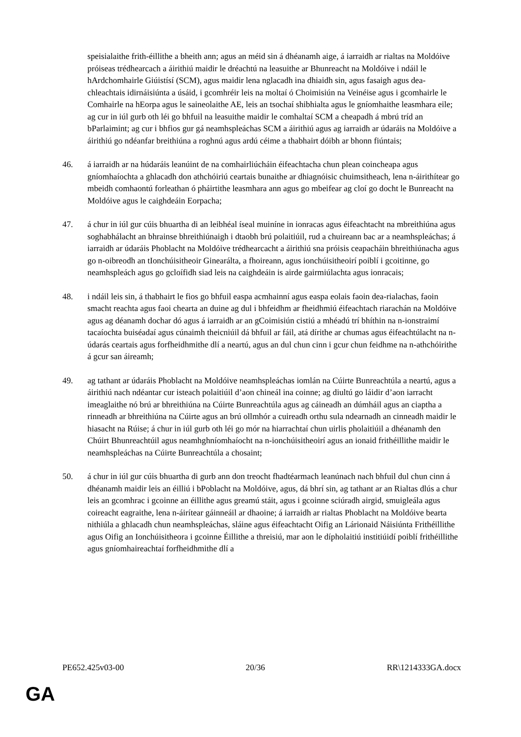speisialaithe frith-éillithe a bheith ann; agus an méid sin á dhéanamh aige, á iarraidh ar rialtas na Moldóive próiseas trédhearcach a áirithiú maidir le dréachtú na leasuithe ar Bhunreacht na Moldóive i ndáil le hArdchomhairle Giúistísí (SCM), agus maidir lena nglacadh ina dhiaidh sin, agus fasaigh agus dea-chleachtais idirnáisiúnta a úsáid, i gcomhréir leis na moltaí ó Choimisiún na Veinéise agus i gcomhairle le Comhairle na hEorpa agus le saineolaithe AE, leis an tsochaí shibhialta agus le gníomhaithe leasmhara eile; ag cur in iúl gurb oth léi go bhfuil na leasuithe maidir le comhaltaí SCM a cheapadh á mbrú tríd an bParlaimint; ag cur i bhfios gur gá neamhspleáchas SCM a áirithiú agus ag iarraidh ar údaráis na Moldóive a áirithiú go ndéanfar breithiúna a roghnú agus ardú céime a thabhairt dóibh ar bhonn fiúntais;
46. á iarraidh ar na húdaráis leanúint de na comhairliúcháin éifeachtacha chun plean coincheapa agus gníomhaíochta a ghlacadh don athchóiriú ceartais bunaithe ar dhiagnóisic chuimsitheach, lena n-áirithítear go mbeidh comhaontú forleathan ó pháirtithe leasmhara ann agus go mbeifear ag cloí go docht le Bunreacht na Moldóive agus le caighdeáin Eorpacha;
47. á chur in iúl gur cúis bhuartha di an leibhéal íseal muiníne in ionracas agus éifeachtacht na mbreithiúna agus soghabhálacht an bhrainse bhreithiúnaigh i dtaobh brú polaitiúil, rud a chuireann bac ar a neamhspleáchas; á iarraidh ar údaráis Phoblacht na Moldóive trédhearcacht a áirithiú sna próisis ceapacháin bhreithiúnacha agus go n-oibreodh an tIonchúisitheoir Ginearálta, a fhoireann, agus ionchúisitheoirí poiblí i gcoitinne, go neamhspleách agus go gcloífidh siad leis na caighdeáin is airde gairmiúlachta agus ionracais;
48. i ndáil leis sin, á thabhairt le fios go bhfuil easpa acmhainní agus easpa eolais faoin dea-rialachas, faoin smacht reachta agus faoi chearta an duine ag dul i bhfeidhm ar fheidhmiú éifeachtach riarachán na Moldóive agus ag déanamh dochar dó agus á iarraidh ar an gCoimisiún cistiú a mhéadú trí bhíthin na n-ionstraimí tacaíochta buiséadaí agus cúnaimh theicniúil dá bhfuil ar fáil, atá dírithe ar chumas agus éifeachtúlacht na n-údarás ceartais agus forfheidhmithe dlí a neartú, agus an dul chun cinn i gcur chun feidhme na n-athchóirithe á gcur san áireamh;
49. ag tathant ar údaráis Phoblacht na Moldóive neamhspleáchas iomlán na Cúirte Bunreachtúla a neartú, agus a áirithiú nach ndéantar cur isteach polaitiúil d’aon chineál ina coinne; ag diultú go láidir d’aon iarracht imeaglaithe nó brú ar bhreithiúna na Cúirte Bunreachtúla agus ag cáineadh an dúmháil agus an ciaptha a rinneadh ar bhreithiúna na Cúirte agus an brú ollmhór a cuireadh orthu sula ndearnadh an cinneadh maidir le hiasacht na Rúise; á chur in iúl gurb oth léi go mór na hiarrachtaí chun uirlis pholaitiúil a dhéanamh den Chúirt Bhunreachtúil agus neamhghníomhaíocht na n-ionchúisitheoirí agus an ionaid frithéillithe maidir le neamhspleáchas na Cúirte Bunreachtúla a chosaint;
50. á chur in iúl gur cúis bhuartha di gurb ann don treocht fhadtéarmach leanúnach nach bhfuil dul chun cinn á dhéanamh maidir leis an éilliú i bPoblacht na Moldóive, agus, dá bhrí sin, ag tathant ar an Rialtas dlús a chur leis an gcomhrac i gcoinne an éillithe agus greamú stáit, agus i gcoinne sciúradh airgid, smuigleála agus coireacht eagraithe, lena n-áirítear gáinneáil ar dhaoine; á iarraidh ar rialtas Phoblacht na Moldóive bearta nithiúla a ghlacadh chun neamhspleáchas, sláine agus éifeachtacht Oifig an Lárionaid Náisiúnta Frithéillithe agus Oifig an Ionchúisitheora i gcoinne Éillithe a threisiú, mar aon le dípholaitiú institiúidí poiblí frithéillithe agus gníomhaireachtaí forfheidhmithe dlí a
PE652.425v03-00 20/36 RR\1214333GA.docx
GA